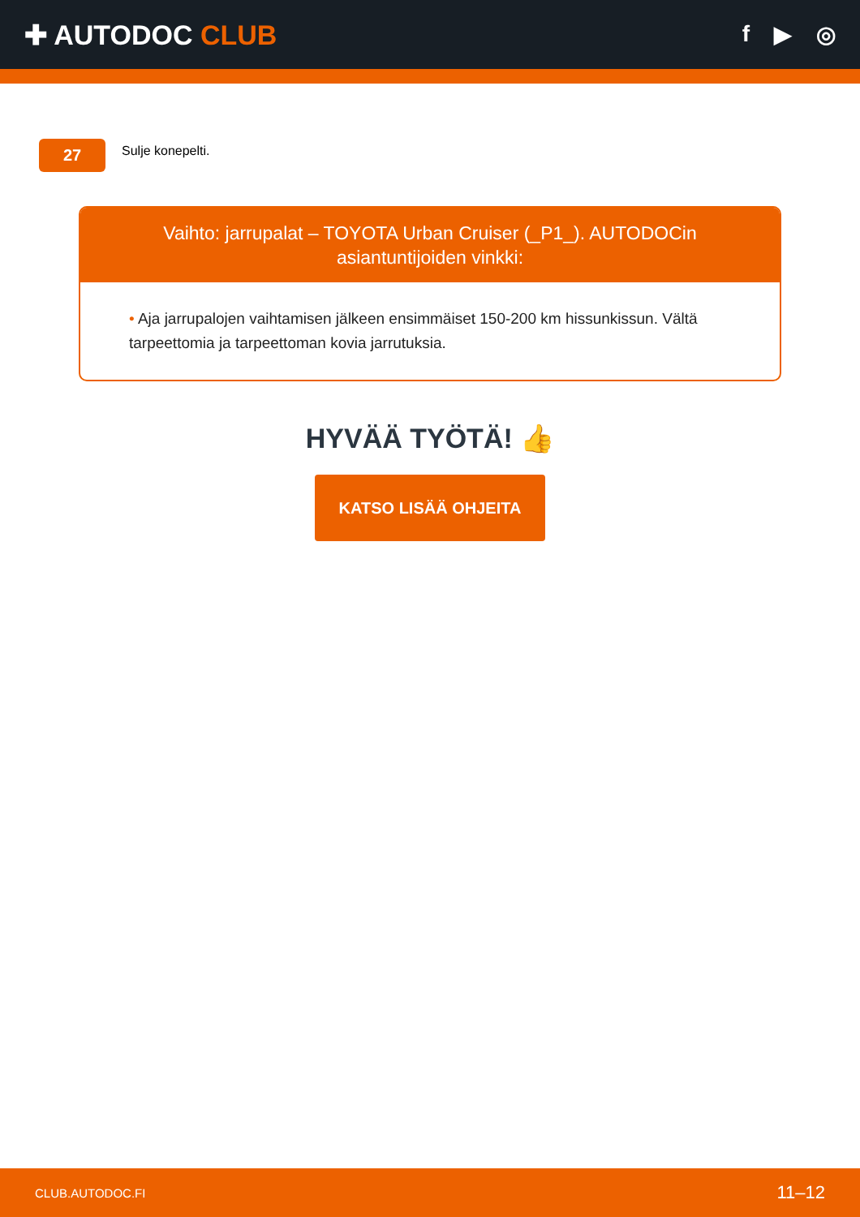✚ AUTODOC CLUB
f ▶ ◎
27
Sulje konepelti.
Vaihto: jarrupalat – TOYOTA Urban Cruiser (_P1_). AUTODOCin asiantuntijoiden vinkki:
• Aja jarrupalojen vaihtamisen jälkeen ensimmäiset 150-200 km hissunkissun. Vältä tarpeettomia ja tarpeettoman kovia jarrutuksia.
HYVÄÄ TYÖTÄ! 👍
KATSO LISÄÄ OHJEITA
CLUB.AUTODOC.FI 11–12